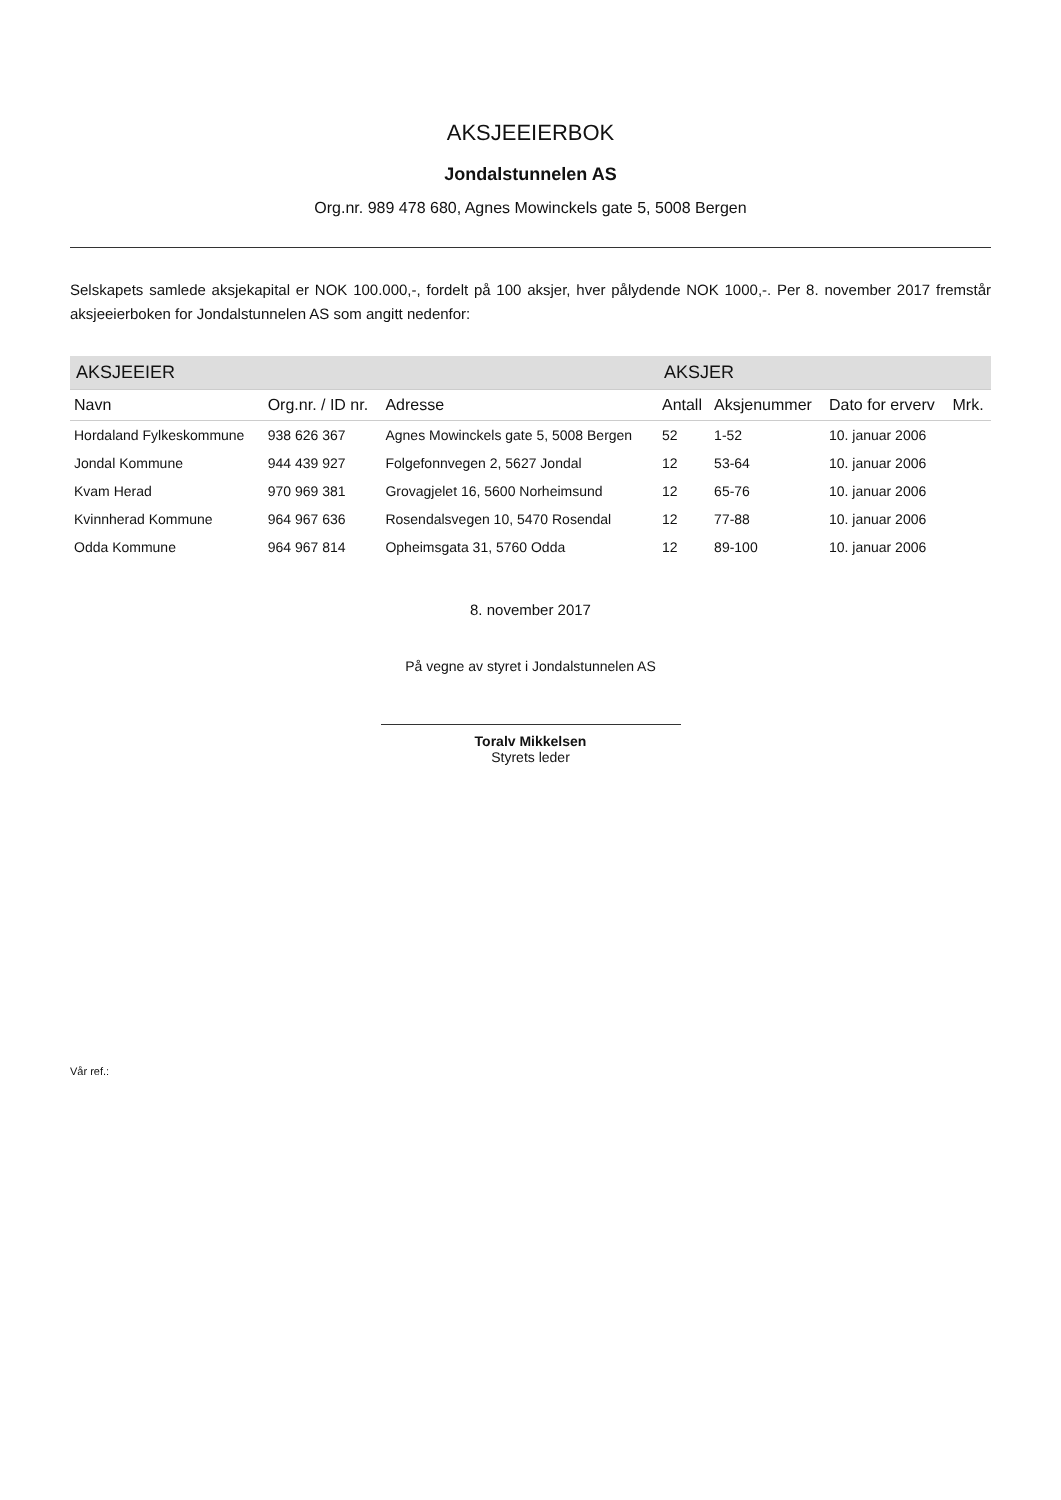AKSJEEIERBOK
Jondalstunnelen AS
Org.nr. 989 478 680, Agnes Mowinckels gate 5, 5008 Bergen
Selskapets samlede aksjekapital er NOK 100.000,-, fordelt på 100 aksjer, hver pålydende NOK 1000,-. Per 8. november 2017 fremstår aksjeeierboken for Jondalstunnelen AS som angitt nedenfor:
| AKSJEEIER | | | AKSJER | | | |
| --- | --- | --- | --- | --- | --- | --- |
| Navn | Org.nr. / ID nr. | Adresse | Antall | Aksjenummer | Dato for erverv | Mrk. |
| Hordaland Fylkeskommune | 938 626 367 | Agnes Mowinckels gate 5, 5008 Bergen | 52 | 1-52 | 10. januar 2006 | |
| Jondal Kommune | 944 439 927 | Folgefonnvegen 2, 5627 Jondal | 12 | 53-64 | 10. januar 2006 | |
| Kvam Herad | 970 969 381 | Grovagjelet 16, 5600 Norheimsund | 12 | 65-76 | 10. januar 2006 | |
| Kvinnherad Kommune | 964 967 636 | Rosendalsvegen 10, 5470 Rosendal | 12 | 77-88 | 10. januar 2006 | |
| Odda Kommune | 964 967 814 | Opheimsgata 31, 5760 Odda | 12 | 89-100 | 10. januar 2006 | |
8. november 2017
På vegne av styret i Jondalstunnelen AS
Toralv Mikkelsen
Styrets leder
Vår ref.: